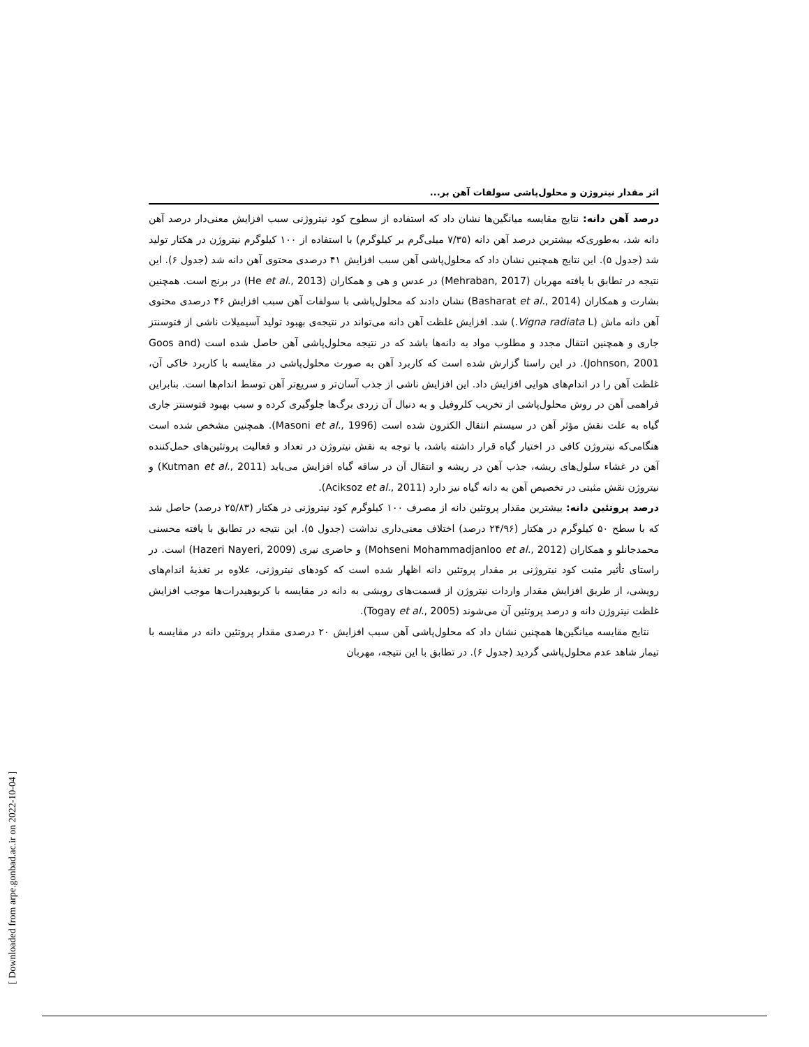اثر مقدار نیتروژن و محلول‌پاشی سولفات آهن بر...
درصد آهن دانه: نتایج مقایسه میانگین‌ها نشان داد که استفاده از سطوح کود نیتروژنی سبب افزایش معنی‌دار درصد آهن دانه شد، به‌طوری‌که بیشترین درصد آهن دانه (۷/۳۵ میلی‌گرم بر کیلوگرم) با استفاده از ۱۰۰ کیلوگرم نیتروژن در هکتار تولید شد (جدول ۵). این نتایج همچنین نشان داد که محلول‌پاشی آهن سبب افزایش ۴۱ درصدی محتوی آهن دانه شد (جدول ۶). این نتیجه در تطابق با یافته مهربان (Mehraban, 2017) در عدس و هی و همکاران (He et al., 2013) در برنج است. همچنین بشارت و همکاران (Basharat et al., 2014) نشان دادند که محلول‌پاشی با سولفات آهن سبب افزایش ۴۶ درصدی محتوی آهن دانه ماش (Vigna radiata L.) شد. افزایش غلظت آهن دانه می‌تواند در نتیجه‌ی بهبود تولید آسیمیلات ناشی از فتوسنتز جاری و همچنین انتقال مجدد و مطلوب مواد به دانه‌ها باشد که در نتیجه محلول‌پاشی آهن حاصل شده است (Goos and Johnson, 2001). در این راستا گزارش شده است که کاربرد آهن به صورت محلول‌پاشی در مقایسه با کاربرد خاکی آن، غلظت آهن را در اندام‌های هوایی افزایش داد. این افزایش ناشی از جذب آسان‌تر و سریع‌تر آهن توسط اندام‌ها است. بنابراین فراهمی آهن در روش محلول‌پاشی از تخریب کلروفیل و به دنبال آن زردی برگ‌ها جلوگیری کرده و سبب بهبود فتوسنتز جاری گیاه به علت نقش مؤثر آهن در سیستم انتقال الکترون شده است (Masoni et al., 1996). همچنین مشخص شده است هنگامی‌که نیتروژن کافی در اختیار گیاه قرار داشته باشد، با توجه به نقش نیتروژن در تعداد و فعالیت پروتئین‌های حمل‌کننده آهن در غشاء سلول‌های ریشه، جذب آهن در ریشه و انتقال آن در ساقه گیاه افزایش می‌یابد (Kutman et al., 2011) و نیتروژن نقش مثبتی در تخصیص آهن به دانه گیاه نیز دارد (Aciksoz et al., 2011).
درصد پروتئین دانه: بیشترین مقدار پروتئین دانه از مصرف ۱۰۰ کیلوگرم کود نیتروژنی در هکتار (۲۵/۸۳ درصد) حاصل شد که با سطح ۵۰ کیلوگرم در هکتار (۲۴/۹۶ درصد) اختلاف معنی‌داری نداشت (جدول ۵). این نتیجه در تطابق با یافته محسنی محمدجانلو و همکاران (Mohseni Mohammadjanloo et al., 2012) و حاضری نیری (Hazeri Nayeri, 2009) است. در راستای تأثیر مثبت کود نیتروژنی بر مقدار پروتئین دانه اظهار شده است که کودهای نیتروژنی، علاوه بر تغذیهٔ اندام‌های رویشی، از طریق افزایش مقدار واردات نیتروژن از قسمت‌های رویشی به دانه در مقایسه با کربوهیدرات‌ها موجب افزایش غلظت نیتروژن دانه و درصد پروتئین آن می‌شوند (Togay et al., 2005).
نتایج مقایسه میانگین‌ها همچنین نشان داد که محلول‌پاشی آهن سبب افزایش ۲۰ درصدی مقدار پروتئین دانه در مقایسه با تیمار شاهد عدم محلول‌پاشی گردید (جدول ۶). در تطابق با این نتیجه، مهربان
[ Downloaded from arpe.gonbad.ac.ir on 2022-10-04 ]